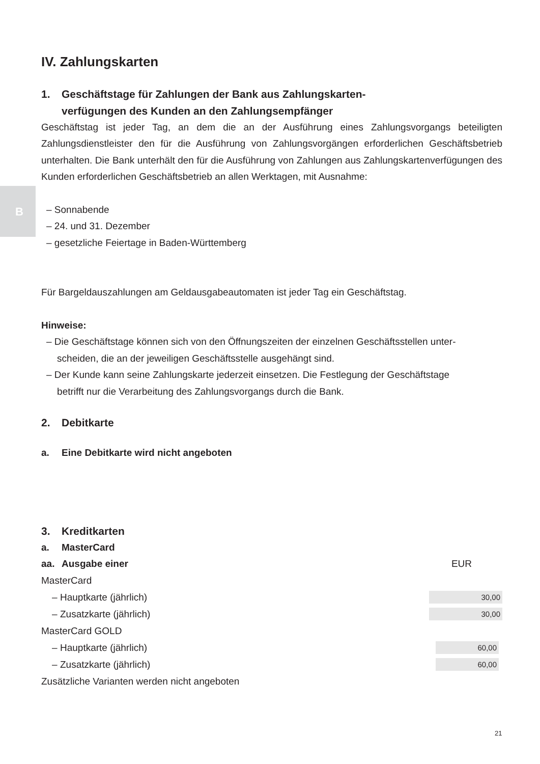B
IV. Zahlungskarten
1. Geschäftstage für Zahlungen der Bank aus Zahlungskarten-
verfügungen des Kunden an den Zahlungsempfänger
Geschäftstag ist jeder Tag, an dem die an der Ausführung eines Zahlungsvorgangs beteiligten Zahlungsdienstleister den für die Ausführung von Zahlungsvorgängen erforderlichen Geschäfts­betrieb unterhalten. Die Bank unterhält den für die Ausführung von Zahlungen aus Zahlungskar­tenverfügungen des Kunden erforderlichen Geschäftsbetrieb an allen Werktagen, mit Ausnahme:
– Sonnabende
– 24. und 31. Dezember
– gesetzliche Feiertage in Baden-Württemberg
Für Bargeldauszahlungen am Geldausgabeautomaten ist jeder Tag ein Geschäftstag.
Hinweise:
– Die Geschäftstage können sich von den Öffnungszeiten der einzelnen Geschäftsstellen unter-
scheiden, die an der jeweiligen Geschäftsstelle ausgehängt sind.
– Der Kunde kann seine Zahlungskarte jederzeit einsetzen. Die Festlegung der Geschäftstage
betrifft nur die Verarbeitung des Zahlungsvorgangs durch die Bank.
2. Debitkarte
a. Eine Debitkarte wird nicht angeboten
3. Kreditkarten
a. MasterCard
| aa. Ausgabe einer | EUR |
| MasterCard | |
| – Hauptkarte (jährlich) | 30,00 |
| – Zusatzkarte (jährlich) | 30,00 |
| MasterCard GOLD | |
| – Hauptkarte (jährlich) | 60,00 |
| – Zusatzkarte (jährlich) | 60,00 |
| Zusätzliche Varianten werden nicht angeboten | |
21